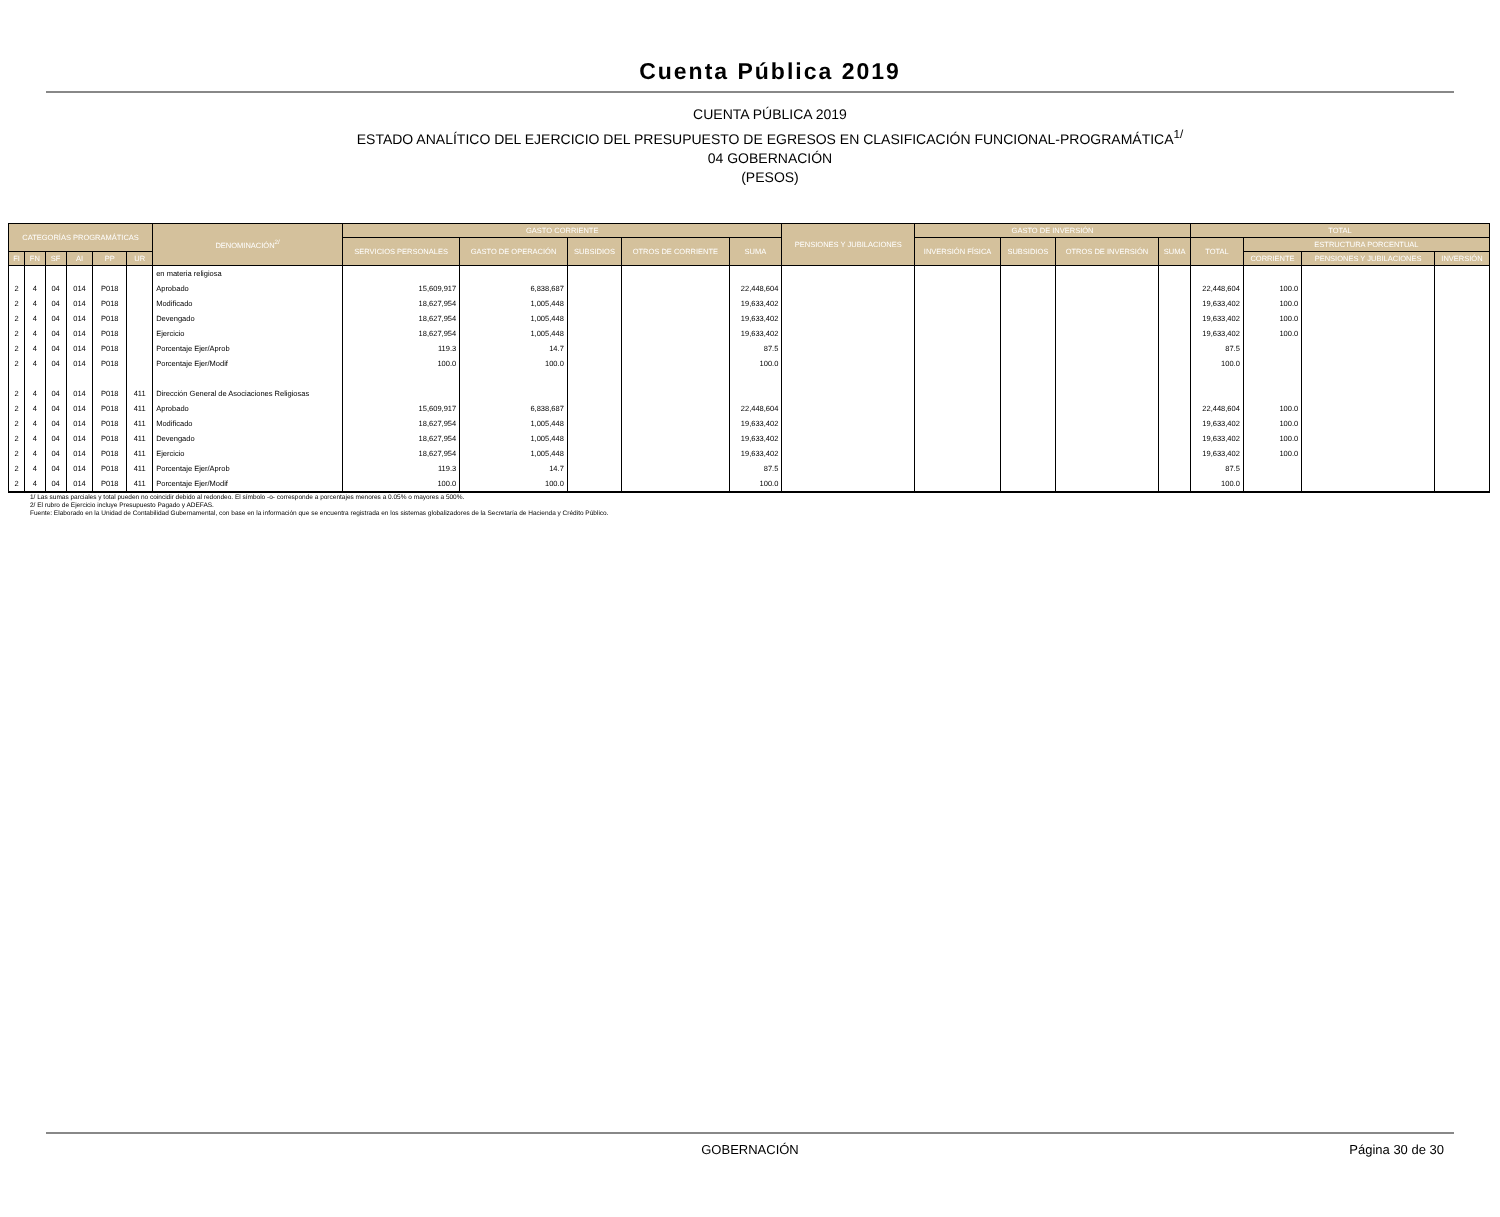Cuenta Pública 2019
CUENTA PÚBLICA 2019
ESTADO ANALÍTICO DEL EJERCICIO DEL PRESUPUESTO DE EGRESOS EN CLASIFICACIÓN FUNCIONAL-PROGRAMÁTICA<sup>1/</sup>
04 GOBERNACIÓN
(PESOS)
| CATEGORÍAS PROGRAMÁTICAS | | | | | | DENOMINACIÓN<sup>2/</sup> | GASTO CORRIENTE | | | | | PENSIONES Y JUBILACIONES | GASTO DE INVERSIÓN | | | | TOTAL | | | |
| --- | --- | --- | --- | --- | --- | --- | --- | --- | --- | --- | --- | --- | --- | --- | --- | --- | --- | --- | --- | --- |
| | | | | | | | SERVICIOS PERSONALES | GASTO DE OPERACIÓN | SUBSIDIOS | OTROS DE CORRIENTE | SUMA | | INVERSIÓN FÍSICA | SUBSIDIOS | OTROS DE INVERSIÓN | SUMA | TOTAL | ESTRUCTURA PORCENTUAL | | |
| FI | FN | SF | AI | PP | UR | | | | | | | | | | | | | CORRIENTE | PENSIONES Y JUBILACIONES | INVERSIÓN |
| | | | | | | en materia religiosa | | | | | | | | | | | | | | |
| 2 | 4 | 04 | 014 | P018 | | Aprobado | 15,609,917 | 6,838,687 | | | 22,448,604 | | | | | | 22,448,604 | 100.0 | | |
| 2 | 4 | 04 | 014 | P018 | | Modificado | 18,627,954 | 1,005,448 | | | 19,633,402 | | | | | | 19,633,402 | 100.0 | | |
| 2 | 4 | 04 | 014 | P018 | | Devengado | 18,627,954 | 1,005,448 | | | 19,633,402 | | | | | | 19,633,402 | 100.0 | | |
| 2 | 4 | 04 | 014 | P018 | | Ejercicio | 18,627,954 | 1,005,448 | | | 19,633,402 | | | | | | 19,633,402 | 100.0 | | |
| 2 | 4 | 04 | 014 | P018 | | Porcentaje Ejer/Aprob | 119.3 | 14.7 | | | 87.5 | | | | | | 87.5 | | | |
| 2 | 4 | 04 | 014 | P018 | | Porcentaje Ejer/Modif | 100.0 | 100.0 | | | 100.0 | | | | | | 100.0 | | | |
| 2 | 4 | 04 | 014 | P018 | 411 | Dirección General de Asociaciones Religiosas | | | | | | | | | | | | | | |
| 2 | 4 | 04 | 014 | P018 | 411 | Aprobado | 15,609,917 | 6,838,687 | | | 22,448,604 | | | | | | 22,448,604 | 100.0 | | |
| 2 | 4 | 04 | 014 | P018 | 411 | Modificado | 18,627,954 | 1,005,448 | | | 19,633,402 | | | | | | 19,633,402 | 100.0 | | |
| 2 | 4 | 04 | 014 | P018 | 411 | Devengado | 18,627,954 | 1,005,448 | | | 19,633,402 | | | | | | 19,633,402 | 100.0 | | |
| 2 | 4 | 04 | 014 | P018 | 411 | Ejercicio | 18,627,954 | 1,005,448 | | | 19,633,402 | | | | | | 19,633,402 | 100.0 | | |
| 2 | 4 | 04 | 014 | P018 | 411 | Porcentaje Ejer/Aprob | 119.3 | 14.7 | | | 87.5 | | | | | | 87.5 | | | |
| 2 | 4 | 04 | 014 | P018 | 411 | Porcentaje Ejer/Modif | 100.0 | 100.0 | | | 100.0 | | | | | | 100.0 | | | |
1/ Las sumas parciales y total pueden no coincidir debido al redondeo. El símbolo -o- corresponde a porcentajes menores a 0.05% o mayores a 500%.
2/ El rubro de Ejercicio incluye Presupuesto Pagado y ADEFAS.
Fuente: Elaborado en la Unidad de Contabilidad Gubernamental, con base en la información que se encuentra registrada en los sistemas globalizadores de la Secretaría de Hacienda y Crédito Público.
GOBERNACIÓN
Página 30 de 30